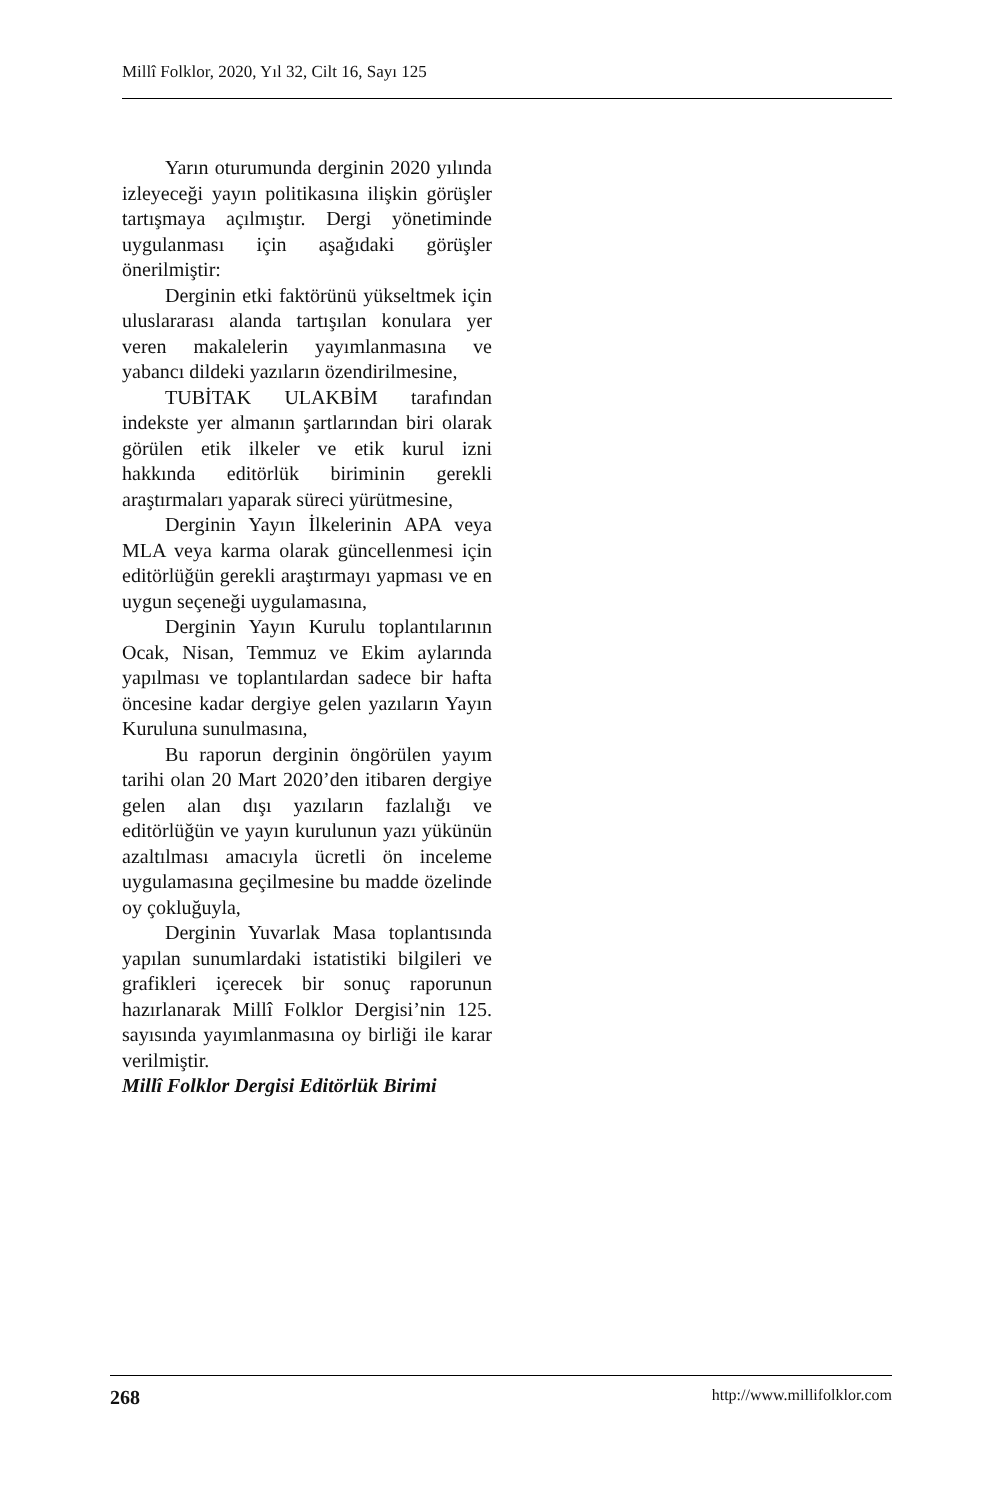Millî Folklor, 2020, Yıl 32, Cilt 16, Sayı 125
Yarın oturumunda derginin 2020 yılında izleyeceği yayın politikasına ilişkin görüşler tartışmaya açılmıştır. Dergi yönetiminde uygulanması için aşağıdaki görüşler önerilmiştir:
Derginin etki faktörünü yükseltmek için uluslararası alanda tartışılan konulara yer veren makalelerin yayımlanmasına ve yabancı dildeki yazıların özendirilmesine,
TUBİTAK ULAKBİM tarafından indekste yer almanın şartlarından biri olarak görülen etik ilkeler ve etik kurul izni hakkında editörlük biriminin gerekli araştırmaları yaparak süreci yürütmesine,
Derginin Yayın İlkelerinin APA veya MLA veya karma olarak güncellenmesi için editörlüğün gerekli araştırmayı yapması ve en uygun seçeneği uygulamasına,
Derginin Yayın Kurulu toplantılarının Ocak, Nisan, Temmuz ve Ekim aylarında yapılması ve toplantılardan sadece bir hafta öncesine kadar dergiye gelen yazıların Yayın Kuruluna sunulmasına,
Bu raporun derginin öngörülen yayım tarihi olan 20 Mart 2020’den itibaren dergiye gelen alan dışı yazıların fazlalığı ve editörlüğün ve yayın kurulunun yazı yükünün azaltılması amacıyla ücretli ön inceleme uygulamasına geçilmesine bu madde özelinde oy çokluğuyla,
Derginin Yuvarlak Masa toplantısında yapılan sunumlardaki istatistiki bilgileri ve grafikleri içerecek bir sonuç raporunun hazırlanarak Millî Folklor Dergisi’nin 125. sayısında yayımlanmasına oy birliği ile karar verilmiştir.
Millî Folklor Dergisi Editörlük Birimi
268 http://www.millifolklor.com